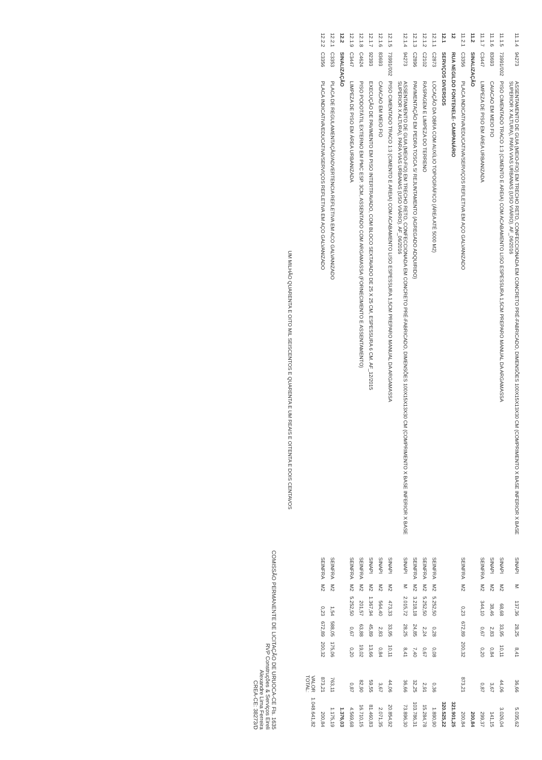| 11.1.4 | 94273 | ASSENTAMENTO DE GUIA (MEIO-FIO) EM TRECHO RETO, CONFECCIONADA EM CONCRETO PRÉ-FABRICADO, DIMENSÕES 100X15X13X30 CM (COMPRIMENTO X BASE INFERIOR X BASE SUPERIOR X ALTURA), PARA VIAS URBANAS (USO VIÁRIO). AF_06/2016 | SINAPI | M | 137,36 | 28,25 | 8,41 | 36,66 | 5.035,62 |
| 11.1.5 | 73991/002 | PISO CIMENTADO TRACO 1:3 (CIMENTO E AREIA) COM ACABAMENTO LISO ESPESSURA 1,5CM PREPARO MANUAL DA ARGAMASSA | SINAPI | M2 | 68,68 | 33,95 | 10,11 | 44,06 | 3.026,04 |
| 11.1.6 | 83693 | CAIACAO EM MEIO FIO | SINAPI | M2 | 38,46 | 2,83 | 0,84 | 3,67 | 141,15 |
| 11.1.7 | C3447 | LIMPEZA DE PISO EM ÁREA URBANIZADA | SEINFRA | M2 | 344,10 | 0,67 | 0,20 | 0,87 | 299,37 |
| 11.2 | SINALIZAÇÃO | | | | | | | | 200,84 |
| 11.2.1 | C3356 | PLACA INDICATIVA/EDUCATIVA/SERVIÇOS REFLETIVA EM AÇO GALVANIZADO | SEINFRA | M2 | 0,23 | 672,89 | 200,32 | 873,21 | 200,84 |
| 12 | RUA NEGILDO FONTENELE- CAMPANÁRIO | | | | | | | | 321.901,25 |
| 12.1 | SERVIÇOS DIVERSOS | | | | | | | | 320.525,22 |
| 12.1.1 | C2873 | LOCAÇÃO DA OBRA COM AUXÍLIO TOPOGRÁFICO (ÁREA ATÉ 5000 M2) | SEINFRA | M2 | 5.252,50 | 0,28 | 0,08 | 0,36 | 1.890,90 |
| 12.1.2 | C2102 | RASPAGEM E LIMPEZA DO TERRENO | SEINFRA | M2 | 5.252,50 | 2,24 | 0,67 | 2,91 | 15.284,78 |
| 12.1.3 | C2896 | PAVIMENTAÇÃO EM PEDRA TOSCA S/ REJUNTAMENTO (AGREGADO ADQUIRIDO) | SEINFRA | M2 | 3.218,18 | 24,85 | 7,40 | 32,25 | 103.786,31 |
| 12.1.4 | 94273 | ASSENTAMENTO DE GUIA (MEIO-FIO) EM TRECHO RETO, CONFECCIONADA EM CONCRETO PRÉ-FABRICADO, DIMENSÕES 100X15X13X30 CM (COMPRIMENTO X BASE INFERIOR X BASE SUPERIOR X ALTURA), PARA VIAS URBANAS (USO VIÁRIO). AF_06/2016 | SINAPI | M | 2.015,72 | 28,25 | 8,41 | 36,66 | 73.896,30 |
| 12.1.5 | 73991/002 | PISO CIMENTADO TRACO 1:3 (CIMENTO E AREIA) COM ACABAMENTO LISO ESPESSURA 1,5CM PREPARO MANUAL DA ARGAMASSA | SINAPI | M2 | 473,33 | 33,95 | 10,11 | 44,06 | 20.854,92 |
| 12.1.6 | 83693 | CAIACAO EM MEIO FIO | SINAPI | M2 | 564,40 | 2,83 | 0,84 | 3,67 | 2.071,35 |
| 12.1.7 | 92393 | EXECUÇÃO DE PAVIMENTO EM PISO INTERTRAVADO, COM BLOCO SEXTAVADO DE 25 X 25 CM, ESPESSURA 6 CM. AF_12/2015 | SINAPI | M2 | 1.367,94 | 45,89 | 13,66 | 59,55 | 81.460,83 |
| 12.1.8 | C4624 | PISO PODOTÁTIL EXTERNO EM PMC ESP. 3CM, ASSENTADO COM ARGAMASSA (FORNECIMENTO E ASSENTAMENTO) | SEINFRA | M2 | 201,57 | 63,88 | 19,02 | 82,90 | 16.710,15 |
| 12.1.9 | C3447 | LIMPEZA DE PISO EM ÁREA URBANIZADA | SEINFRA | M2 | 5.252,50 | 0,67 | 0,20 | 0,87 | 4.569,68 |
| 12.2 | SINALIZAÇÃO | | | | | | | | 1.376,03 |
| 12.2.1 | C3353 | PLACA DE REGULAMENTAÇÃO/ADVERTENCIA REFLETIVA EM ACO GALVANIZADO | SEINFRA | M2 | 1,54 | 588,05 | 175,06 | 763,11 | 1.175,19 |
| 12.2.2 | C3356 | PLACA INDICATIVA/EDUCATIVA/SERVIÇOS REFLETIVA EM AÇO GALVANIZADO | SEINFRA | M2 | 0,23 | 672,89 | 200,32 | 873,21 | 200,84 |
| | | | | | | | | VALOR TOTAL: | 1.048.641,82 |
UM MILHÃO QUARENTA E OITO MIL SEISCENTOS E QUARENTA E UM REAIS E OITENTA E DOIS CENTAVOS
COMISSÃO PERMANENTE DE LICITAÇÃO DE URUOCA-CE Fls. 1635
RVP Construções & Serviços Eireli
Alexandre Lima Ferreira
CREA-CE: 38273/D